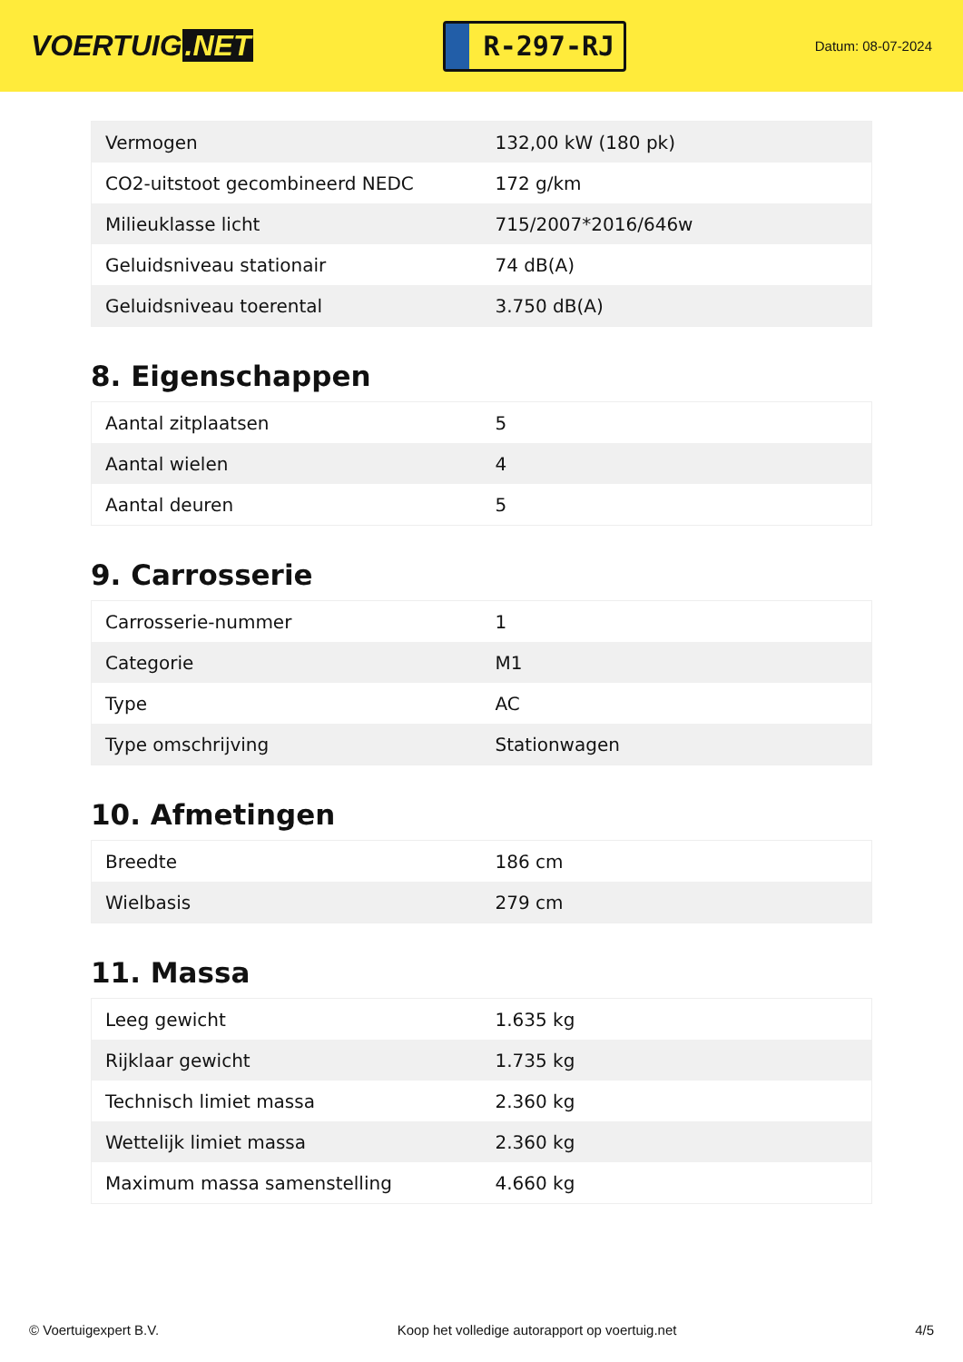VOERTUIG.NET
R-297-RJ
Datum: 08-07-2024
| Vermogen | 132,00 kW (180 pk) |
| CO2-uitstoot gecombineerd NEDC | 172 g/km |
| Milieuklasse licht | 715/2007*2016/646w |
| Geluidsniveau stationair | 74 dB(A) |
| Geluidsniveau toerental | 3.750 dB(A) |
8. Eigenschappen
| Aantal zitplaatsen | 5 |
| Aantal wielen | 4 |
| Aantal deuren | 5 |
9. Carrosserie
| Carrosserie-nummer | 1 |
| Categorie | M1 |
| Type | AC |
| Type omschrijving | Stationwagen |
10. Afmetingen
| Breedte | 186 cm |
| Wielbasis | 279 cm |
11. Massa
| Leeg gewicht | 1.635 kg |
| Rijklaar gewicht | 1.735 kg |
| Technisch limiet massa | 2.360 kg |
| Wettelijk limiet massa | 2.360 kg |
| Maximum massa samenstelling | 4.660 kg |
© Voertuigexpert B.V. Koop het volledige autorapport op voertuig.net 4/5